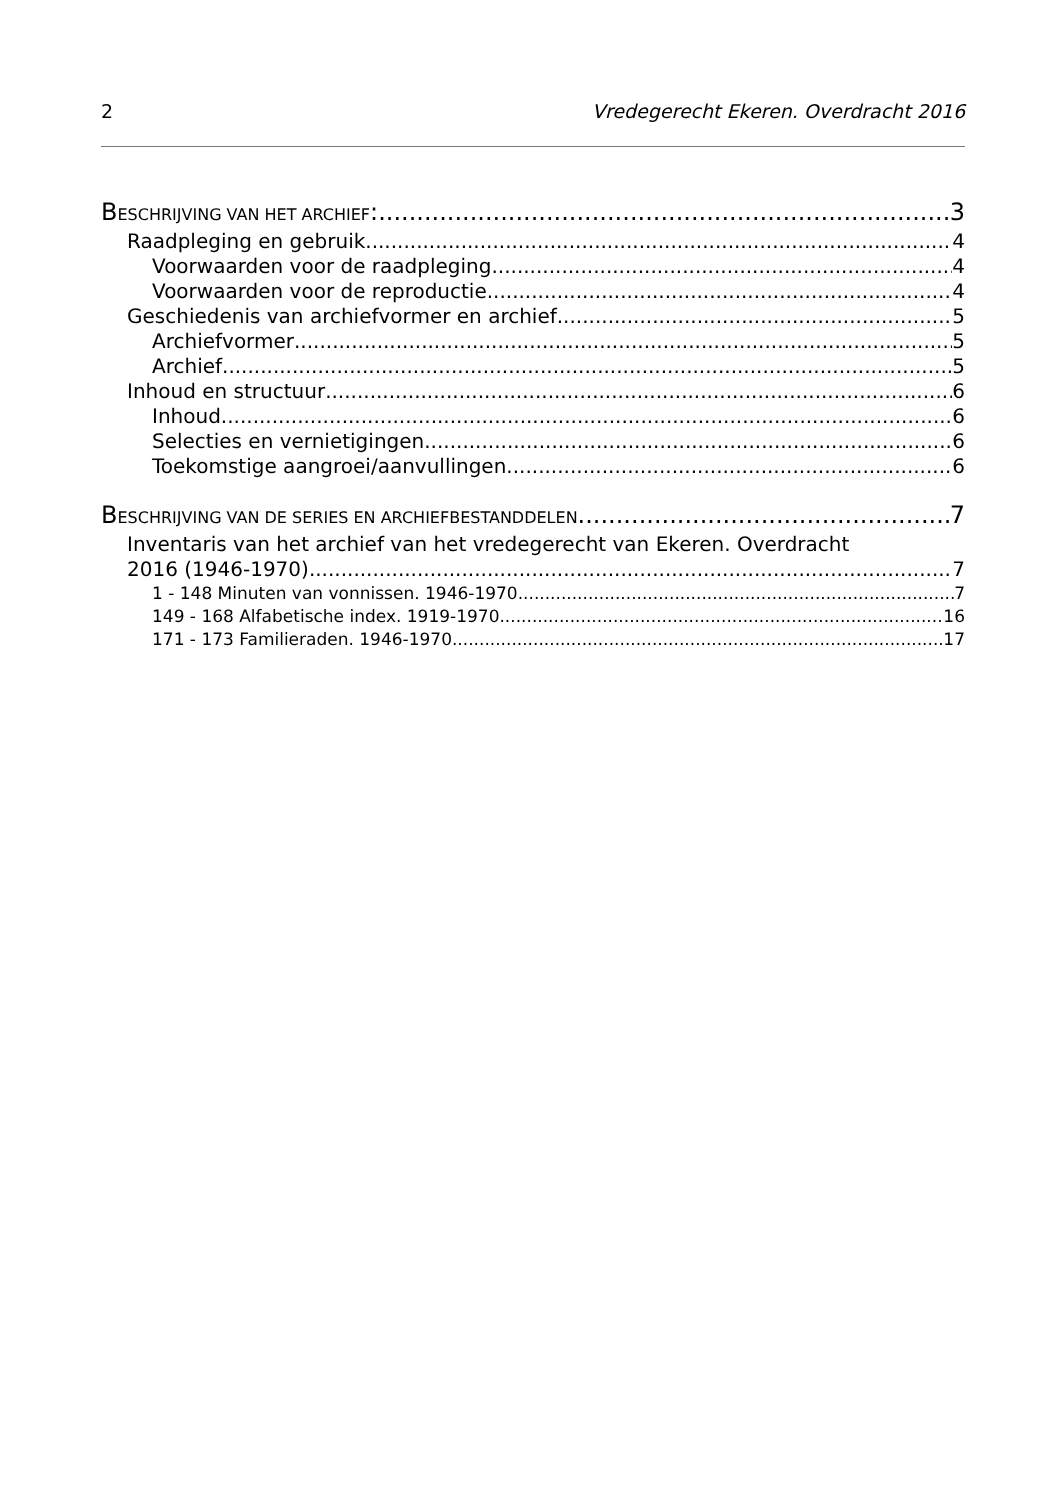2 Vredegerecht Ekeren. Overdracht 2016
BESCHRIJVING VAN HET ARCHIEF: 3
Raadpleging en gebruik 4
Voorwaarden voor de raadpleging 4
Voorwaarden voor de reproductie 4
Geschiedenis van archiefvormer en archief 5
Archiefvormer 5
Archief 5
Inhoud en structuur 6
Inhoud 6
Selecties en vernietigingen 6
Toekomstige aangroei/aanvullingen 6
BESCHRIJVING VAN DE SERIES EN ARCHIEFBESTANDDELEN 7
Inventaris van het archief van het vredegerecht van Ekeren. Overdracht
2016 (1946-1970) 7
1 - 148 Minuten van vonnissen. 1946-1970 7
149 - 168 Alfabetische index. 1919-1970 16
171 - 173 Familieraden. 1946-1970 17